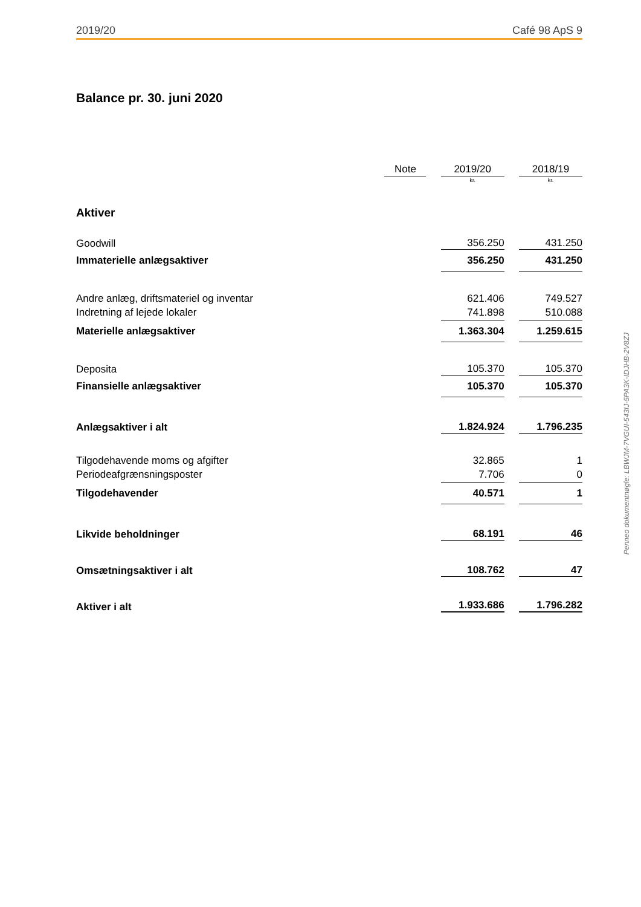2019/20 Café 98 ApS 9
Balance pr. 30. juni 2020
| | Note | | 2019/20 | | 2018/19 |
| | | | kr. | | kr. |
| Aktiver | | | | | |
| Goodwill | | | 356.250 | | 431.250 |
| Immaterielle anlægsaktiver | | | 356.250 | | 431.250 |
| Andre anlæg, driftsmateriel og inventar | | | 621.406 | | 749.527 |
| Indretning af lejede lokaler | | | 741.898 | | 510.088 |
| Materielle anlægsaktiver | | | 1.363.304 | | 1.259.615 |
| Deposita | | | 105.370 | | 105.370 |
| Finansielle anlægsaktiver | | | 105.370 | | 105.370 |
| Anlægsaktiver i alt | | | 1.824.924 | | 1.796.235 |
| Tilgodehavende moms og afgifter | | | 32.865 | | 1 |
| Periodeafgrænsningsposter | | | 7.706 | | 0 |
| Tilgodehavender | | | 40.571 | | 1 |
| Likvide beholdninger | | | 68.191 | | 46 |
| Omsætningsaktiver i alt | | | 108.762 | | 47 |
| Aktiver i alt | | | 1.933.686 | | 1.796.282 |
Penneo dokumentnøgle: LBWJM-7VGUI-543IJ-5PA3K-IDJHB-2V8ZJ